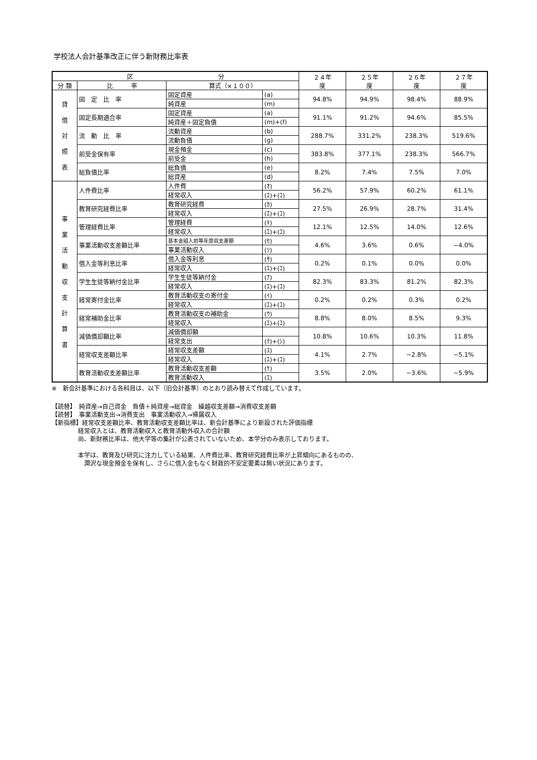学校法人会計基準改正に伴う新財務比率表
| 区 分 | | | | ２４年 度 | ２５年 度 | ２６年 度 | ２７年 度 |
| --- | --- | --- | --- | --- | --- | --- | --- |
| 分 類 | 比 率 | 算式（×１００） | | | | | |
| 貸 借 対 照 表 | 固 定 比 率 | 固定資産 | (a) | 94.8% | 94.9% | 98.4% | 88.9% |
| | | 純資産 | (m) | | | | |
| | 固定長期適合率 | 固定資産 | (a) | 91.1% | 91.2% | 94.6% | 85.5% |
| | | 純資産＋固定負債 | (m)+(f) | | | | |
| | 流 動 比 率 | 流動資産 | (b) | 288.7% | 331.2% | 238.3% | 519.6% |
| | | 流動負債 | (g) | | | | |
| | 前受金保有率 | 現金預金 | (c) | 383.8% | 377.1% | 238.3% | 566.7% |
| | | 前受金 | (h) | | | | |
| | 総負債比率 | 総負債 | (e) | 8.2% | 7.4% | 7.5% | 7.0% |
| | | 総資産 | (d) | | | | |
| 事 業 活 動 収 支 計 算 書 | 人件費比率 | 人件費 | (ｵ) | 56.2% | 57.9% | 60.2% | 61.1% |
| | | 経常収入 | (ｴ)+(ｺ) | | | | |
| | 教育研究経費比率 | 教育研究経費 | (ｶ) | 27.5% | 26.9% | 28.7% | 31.4% |
| | | 経常収入 | (ｴ)+(ｺ) | | | | |
| | 管理経費比率 | 管理経費 | (ｷ) | 12.1% | 12.5% | 14.0% | 12.6% |
| | | 経常収入 | (ｴ)+(ｺ) | | | | |
| | 事業活動収支差額比率 | 基本金組入前等年度収支差額 | (ｾ) | 4.6% | 3.6% | 0.6% | −4.0% |
| | | 事業活動収入 | (ｿ) | | | | |
| | 借入金等利息比率 | 借入金等利息 | (ｻ) | 0.2% | 0.1% | 0.0% | 0.0% |
| | | 経常収入 | (ｴ)+(ｺ) | | | | |
| | 学生生徒等納付金比率 | 学生生徒等納付金 | (ｱ) | 82.3% | 83.3% | 81.2% | 82.3% |
| | | 経常収入 | (ｴ)+(ｺ) | | | | |
| | 経常寄付金比率 | 教育活動収支の寄付金 | (ｲ) | 0.2% | 0.2% | 0.3% | 0.2% |
| | | 経常収入 | (ｴ)+(ｺ) | | | | |
| | 経常補助金比率 | 教育活動収支の補助金 | (ｳ) | 8.8% | 8.0% | 8.5% | 9.3% |
| | | 経常収入 | (ｴ)+(ｺ) | | | | |
| | 減価償却額比率 | 減価償却額 | | 10.8% | 10.6% | 10.3% | 11.8% |
| | | 経常支出 | (ｸ)+(ｼ) | | | | |
| | 経常収支差額比率 | 経常収支差額 | (ｽ) | 4.1% | 2.7% | −2.8% | −5.1% |
| | | 経常収入 | (ｴ)+(ｺ) | | | | |
| | 教育活動収支差額比率 | 教育活動収支差額 | (ｹ) | 3.5% | 2.0% | −3.6% | −5.9% |
| | | 教育活動収入 | (ｴ) | | | | |
※　新会計基準における各科目は、以下（旧会計基準）のとおり読み替えて作成しています。
【読替】　純資産→自己資金　負債＋純資産→総資金　繰越収支差額→消費収支差額
【読替】　事業活動支出→消費支出　事業活動収入→帰属収入
【新指標】経常収支差額比率、教育活動収支差額比率は、新会計基準により新設された評価指標
経常収入とは、教育活動収入と教育活動外収入の合計額
尚、新財務比率は、他大学等の集計が公表されていないため、本学分のみ表示しております。
本学は、教育及び研究に注力している結果、人件費比率、教育研究経費比率が上昇傾向にあるものの、
　潤沢な現金預金を保有し、さらに借入金もなく財政的不安定要素は無い状況にあります。